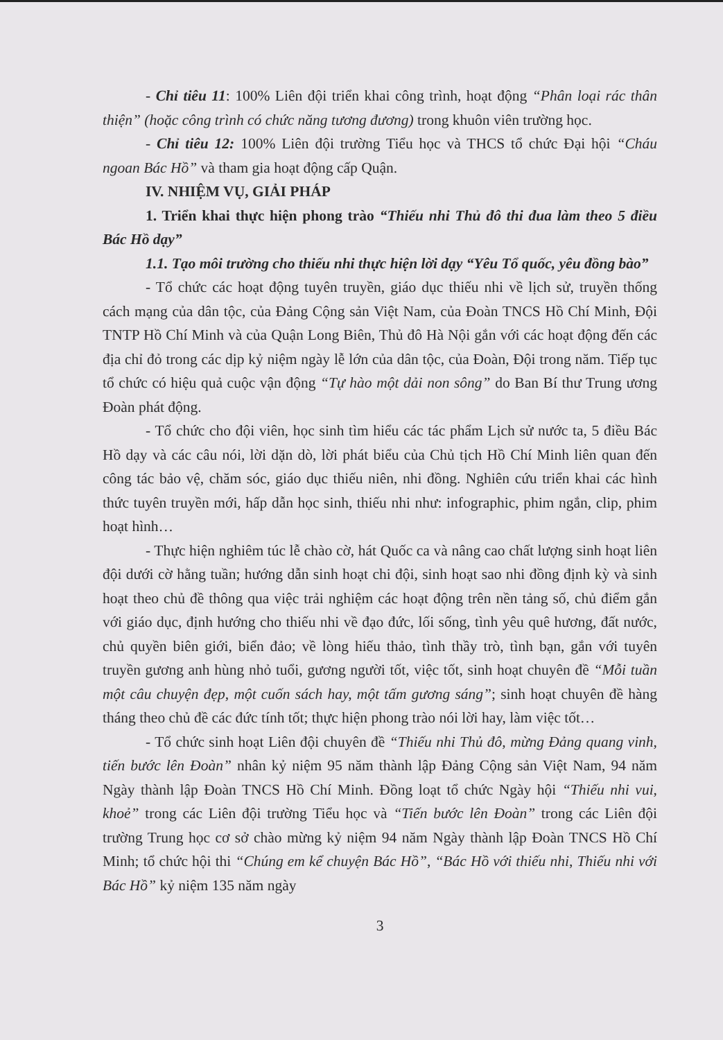- Chỉ tiêu 11: 100% Liên đội triển khai công trình, hoạt động “Phân loại rác thân thiện” (hoặc công trình có chức năng tương đương) trong khuôn viên trường học.
- Chỉ tiêu 12: 100% Liên đội trường Tiểu học và THCS tổ chức Đại hội “Cháu ngoan Bác Hồ” và tham gia hoạt động cấp Quận.
IV. NHIỆM VỤ, GIẢI PHÁP
1. Triển khai thực hiện phong trào “Thiếu nhi Thủ đô thi đua làm theo 5 điều Bác Hồ dạy”
1.1. Tạo môi trường cho thiếu nhi thực hiện lời dạy “Yêu Tổ quốc, yêu đồng bào”
- Tổ chức các hoạt động tuyên truyền, giáo dục thiếu nhi về lịch sử, truyền thống cách mạng của dân tộc, của Đảng Cộng sản Việt Nam, của Đoàn TNCS Hồ Chí Minh, Đội TNTP Hồ Chí Minh và của Quận Long Biên, Thủ đô Hà Nội gắn với các hoạt động đến các địa chỉ đỏ trong các dịp kỷ niệm ngày lễ lớn của dân tộc, của Đoàn, Đội trong năm. Tiếp tục tổ chức có hiệu quả cuộc vận động “Tự hào một dải non sông” do Ban Bí thư Trung ương Đoàn phát động.
- Tổ chức cho đội viên, học sinh tìm hiểu các tác phẩm Lịch sử nước ta, 5 điều Bác Hồ dạy và các câu nói, lời dặn dò, lời phát biểu của Chủ tịch Hồ Chí Minh liên quan đến công tác bảo vệ, chăm sóc, giáo dục thiếu niên, nhi đồng. Nghiên cứu triển khai các hình thức tuyên truyền mới, hấp dẫn học sinh, thiếu nhi như: infographic, phim ngắn, clip, phim hoạt hình…
- Thực hiện nghiêm túc lễ chào cờ, hát Quốc ca và nâng cao chất lượng sinh hoạt liên đội dưới cờ hằng tuần; hướng dẫn sinh hoạt chi đội, sinh hoạt sao nhi đồng định kỳ và sinh hoạt theo chủ đề thông qua việc trải nghiệm các hoạt động trên nền tảng số, chủ điểm gắn với giáo dục, định hướng cho thiếu nhi về đạo đức, lối sống, tình yêu quê hương, đất nước, chủ quyền biên giới, biển đảo; về lòng hiếu thảo, tình thầy trò, tình bạn, gắn với tuyên truyền gương anh hùng nhỏ tuổi, gương người tốt, việc tốt, sinh hoạt chuyên đề “Mỗi tuần một câu chuyện đẹp, một cuốn sách hay, một tấm gương sáng”; sinh hoạt chuyên đề hàng tháng theo chủ đề các đức tính tốt; thực hiện phong trào nói lời hay, làm việc tốt…
- Tổ chức sinh hoạt Liên đội chuyên đề “Thiếu nhi Thủ đô, mừng Đảng quang vinh, tiến bước lên Đoàn” nhân kỷ niệm 95 năm thành lập Đảng Cộng sản Việt Nam, 94 năm Ngày thành lập Đoàn TNCS Hồ Chí Minh. Đồng loạt tổ chức Ngày hội “Thiếu nhi vui, khoẻ” trong các Liên đội trường Tiểu học và “Tiến bước lên Đoàn” trong các Liên đội trường Trung học cơ sở chào mừng kỷ niệm 94 năm Ngày thành lập Đoàn TNCS Hồ Chí Minh; tổ chức hội thi “Chúng em kể chuyện Bác Hồ”, “Bác Hồ với thiếu nhi, Thiếu nhi với Bác Hồ” kỷ niệm 135 năm ngày
3